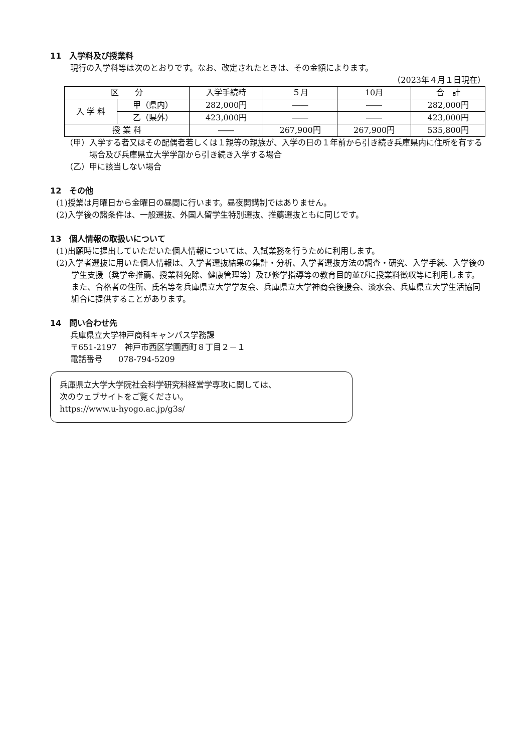11　入学料及び授業料
現行の入学料等は次のとおりです。なお、改定されたときは、その金額によります。
（2023年４月１日現在）
| 区 分 | | 入学手続時 | ５月 | 10月 | 合 計 |
| --- | --- | --- | --- | --- | --- |
| 入 学 料 | 甲（県内） | 282,000円 | ―― | ―― | 282,000円 |
| | 乙（県外） | 423,000円 | ―― | ―― | 423,000円 |
| 授 業 料 | | ―― | 267,900円 | 267,900円 | 535,800円 |
（甲）入学する者又はその配偶者若しくは１親等の親族が、入学の日の１年前から引き続き兵庫県内に住所を有する場合及び兵庫県立大学学部から引き続き入学する場合
（乙）甲に該当しない場合
12　その他
(1)授業は月曜日から金曜日の昼間に行います。昼夜開講制ではありません。
(2)入学後の諸条件は、一般選抜、外国人留学生特別選抜、推薦選抜ともに同じです。
13　個人情報の取扱いについて
(1)出願時に提出していただいた個人情報については、入試業務を行うために利用します。
(2)入学者選抜に用いた個人情報は、入学者選抜結果の集計・分析、入学者選抜方法の調査・研究、入学手続、入学後の学生支援（奨学金推薦、授業料免除、健康管理等）及び修学指導等の教育目的並びに授業料徴収等に利用します。また、合格者の住所、氏名等を兵庫県立大学学友会、兵庫県立大学神商会後援会、淡水会、兵庫県立大学生活協同組合に提供することがあります。
14　問い合わせ先
兵庫県立大学神戸商科キャンパス学務課
〒651-2197　神戸市西区学園西町８丁目２－１
電話番号　　078-794-5209
兵庫県立大学大学院社会科学研究科経営学専攻に関しては、
次のウェブサイトをご覧ください。
https://www.u-hyogo.ac.jp/g3s/